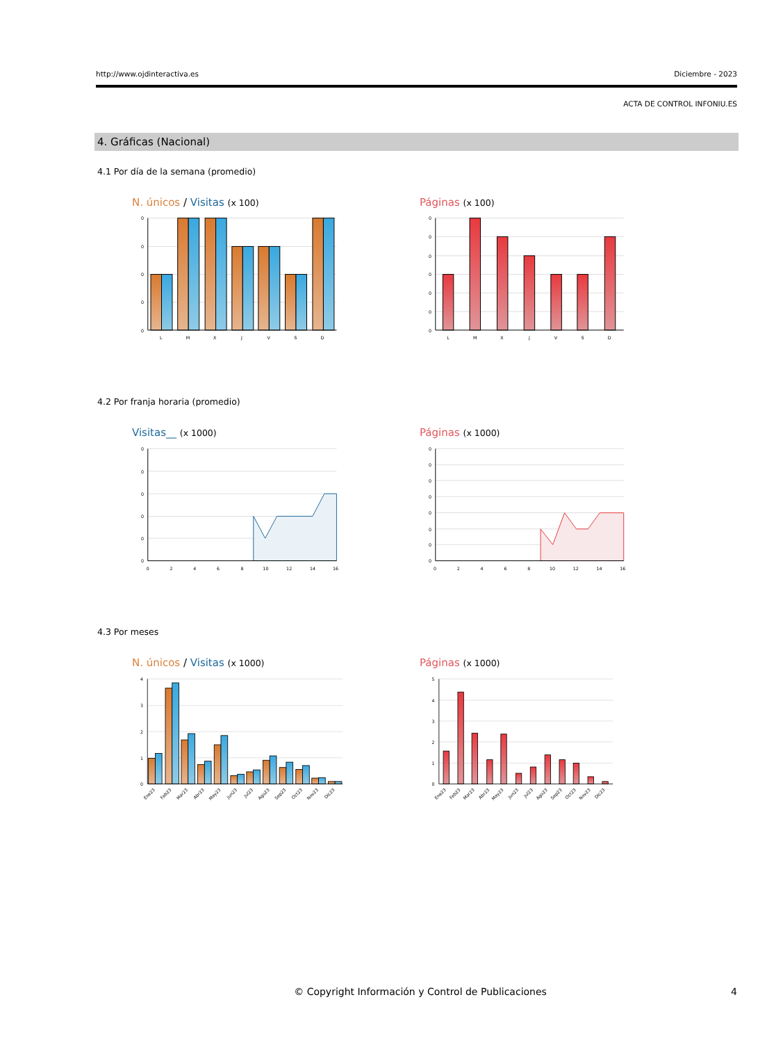http://www.ojdinteractiva.es Diciembre - 2023
ACTA DE CONTROL INFONIU.ES
4. Gráficas (Nacional)
4.1 Por día de la semana (promedio)
N. únicos / Visitas (x 100)
0
0
0
0
0
L
M
X
J
V
S
D
Páginas (x 100)
0
0
0
0
0
0
0
L
M
X
J
V
S
D
4.2 Por franja horaria (promedio)
Visitas__ (x 1000)
0
0
0
0
0
0
0
2
4
6
8
10
12
14
16
Páginas (x 1000)
0
0
0
0
0
0
0
0
0
2
4
6
8
10
12
14
16
4.3 Por meses
N. únicos / Visitas (x 1000)
4
3
2
1
0
Ene23
Feb23
Mar23
Abr23
May23
Jun23
Jul23
Ago23
Sep23
Oct23
Nov23
Dic23
Páginas (x 1000)
5
4
3
2
1
0
Ene23
Feb23
Mar23
Abr23
May23
Jun23
Jul23
Ago23
Sep23
Oct23
Nov23
Dic23
© Copyright Información y Control de Publicaciones 4